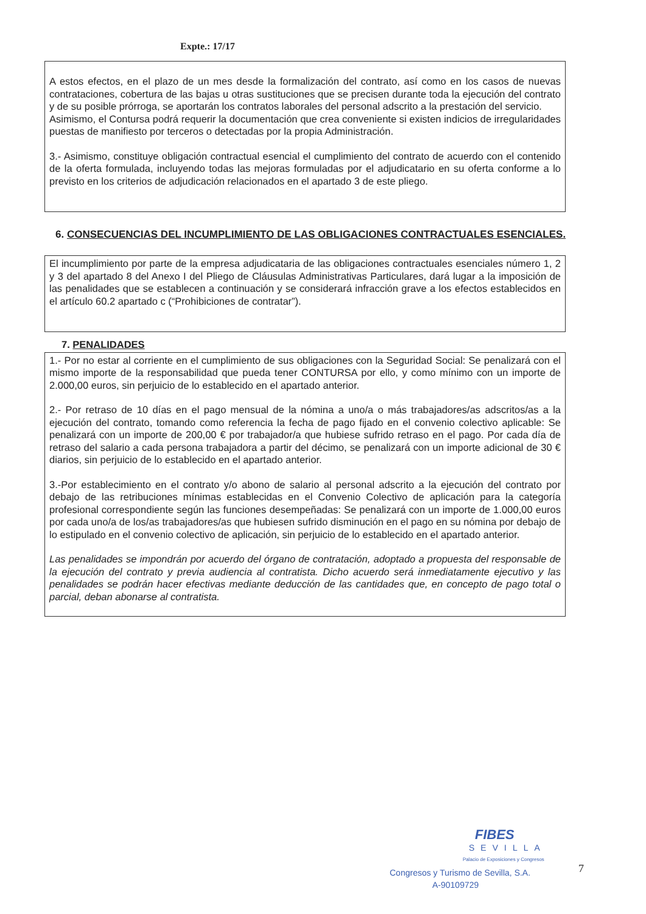Expte.: 17/17
A estos efectos, en el plazo de un mes desde la formalización del contrato, así como en los casos de nuevas contrataciones, cobertura de las bajas u otras sustituciones que se precisen durante toda la ejecución del contrato y de su posible prórroga, se aportarán los contratos laborales del personal adscrito a la prestación del servicio.
Asimismo, el Contursa podrá requerir la documentación que crea conveniente si existen indicios de irregularidades puestas de manifiesto por terceros o detectadas por la propia Administración.
3.- Asimismo, constituye obligación contractual esencial el cumplimiento del contrato de acuerdo con el contenido de la oferta formulada, incluyendo todas las mejoras formuladas por el adjudicatario en su oferta conforme a lo previsto en los criterios de adjudicación relacionados en el apartado 3 de este pliego.
6. CONSECUENCIAS DEL INCUMPLIMIENTO DE LAS OBLIGACIONES CONTRACTUALES ESENCIALES.
El incumplimiento por parte de la empresa adjudicataria de las obligaciones contractuales esenciales número 1, 2 y 3 del apartado 8 del Anexo I del Pliego de Cláusulas Administrativas Particulares, dará lugar a la imposición de las penalidades que se establecen a continuación y se considerará infracción grave a los efectos establecidos en el artículo 60.2 apartado c (“Prohibiciones de contratar”).
7. PENALIDADES
1.- Por no estar al corriente en el cumplimiento de sus obligaciones con la Seguridad Social: Se penalizará con el mismo importe de la responsabilidad que pueda tener CONTURSA por ello, y como mínimo con un importe de 2.000,00 euros, sin perjuicio de lo establecido en el apartado anterior.
2.- Por retraso de 10 días en el pago mensual de la nómina a uno/a o más trabajadores/as adscritos/as a la ejecución del contrato, tomando como referencia la fecha de pago fijado en el convenio colectivo aplicable: Se penalizará con un importe de 200,00 € por trabajador/a que hubiese sufrido retraso en el pago. Por cada día de retraso del salario a cada persona trabajadora a partir del décimo, se penalizará con un importe adicional de 30 € diarios, sin perjuicio de lo establecido en el apartado anterior.
3.-Por establecimiento en el contrato y/o abono de salario al personal adscrito a la ejecución del contrato por debajo de las retribuciones mínimas establecidas en el Convenio Colectivo de aplicación para la categoría profesional correspondiente según las funciones desempeñadas: Se penalizará con un importe de 1.000,00 euros por cada uno/a de los/as trabajadores/as que hubiesen sufrido disminución en el pago en su nómina por debajo de lo estipulado en el convenio colectivo de aplicación, sin perjuicio de lo establecido en el apartado anterior.
Las penalidades se impondrán por acuerdo del órgano de contratación, adoptado a propuesta del responsable de la ejecución del contrato y previa audiencia al contratista. Dicho acuerdo será inmediatamente ejecutivo y las penalidades se podrán hacer efectivas mediante deducción de las cantidades que, en concepto de pago total o parcial, deban abonarse al contratista.
FIBES
SEVILLA
Palacio de Exposiciones y Congresos
Congresos y Turismo de Sevilla, S.A.
A-90109729
7